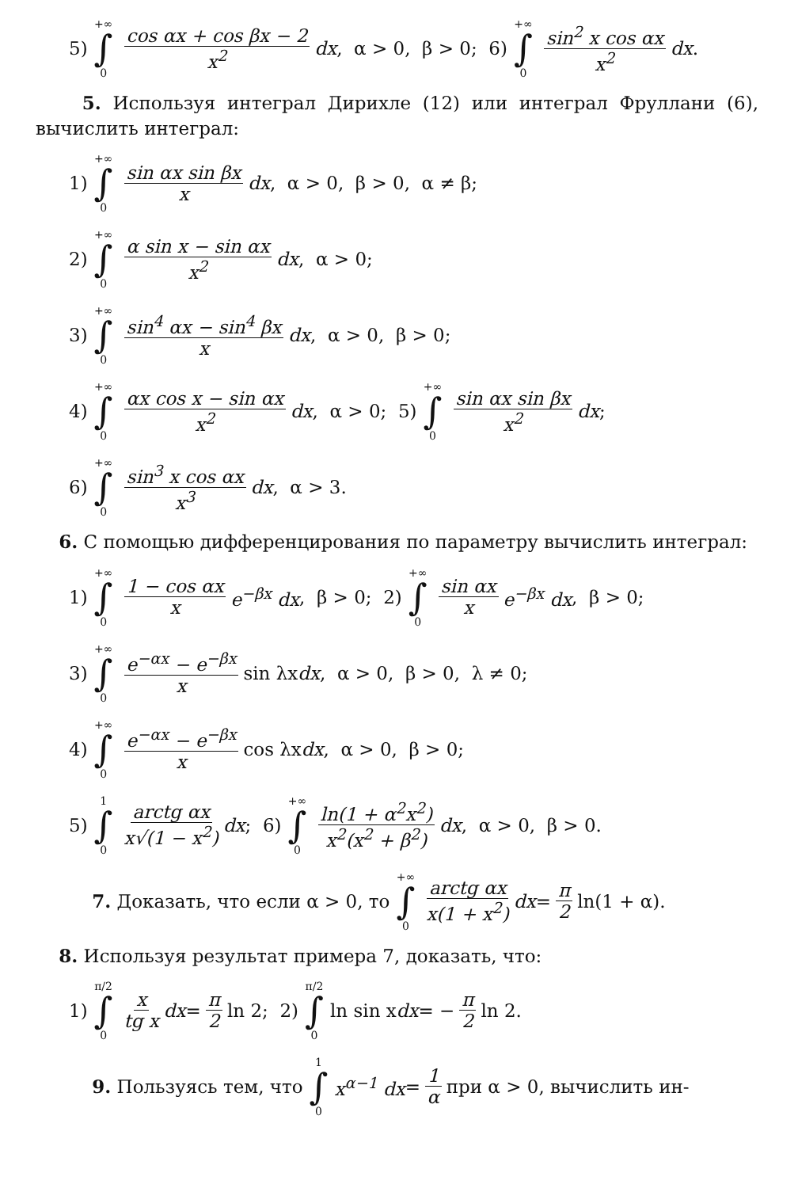5) +∞ ∫ 0 cos αx + cos βx − 2 x<sup>2</sup> dx, α > 0, β > 0; 6) +∞ ∫ 0 sin<sup>2</sup> x cos αx x<sup>2</sup> dx.
5. Используя интеграл Дирихле (12) или интеграл Фруллани (6), вычислить интеграл:
1) +∞ ∫ 0 sin αx sin βx x dx, α > 0, β > 0, α ≠ β;
2) +∞ ∫ 0 α sin x − sin αx x<sup>2</sup> dx, α > 0;
3) +∞ ∫ 0 sin<sup>4</sup> αx − sin<sup>4</sup> βx x dx, α > 0, β > 0;
4) +∞ ∫ 0 αx cos x − sin αx x<sup>2</sup> dx, α > 0; 5) +∞ ∫ 0 sin αx sin βx x<sup>2</sup> dx;
6) +∞ ∫ 0 sin<sup>3</sup> x cos αx x<sup>3</sup> dx, α > 3.
6. С помощью дифференцирования по параметру вычислить интеграл:
1) +∞ ∫ 0 1 − cos αx x e<sup>−βx</sup> dx, β > 0; 2) +∞ ∫ 0 sin αx x e<sup>−βx</sup> dx, β > 0;
3) +∞ ∫ 0 e<sup>−αx</sup> − e<sup>−βx</sup> x sin λx dx, α > 0, β > 0, λ ≠ 0;
4) +∞ ∫ 0 e<sup>−αx</sup> − e<sup>−βx</sup> x cos λx dx, α > 0, β > 0;
5) 1 ∫ 0 arctg αx x√(1 − x<sup>2</sup>) dx; 6) +∞ ∫ 0 ln(1 + α<sup>2</sup>x<sup>2</sup>) x<sup>2</sup>(x<sup>2</sup> + β<sup>2</sup>) dx, α > 0, β > 0.
7. Доказать, что если α > 0, то +∞ ∫ 0 arctg αx x(1 + x<sup>2</sup>) dx = π 2 ln(1 + α).
8. Используя результат примера 7, доказать, что:
1) π/2 ∫ 0 x tg x dx = π 2 ln 2; 2) π/2 ∫ 0 ln sin x dx = − π 2 ln 2.
9. Пользуясь тем, что 1 ∫ 0 x<sup>α−1</sup> dx = 1 α при α > 0, вычислить ин-